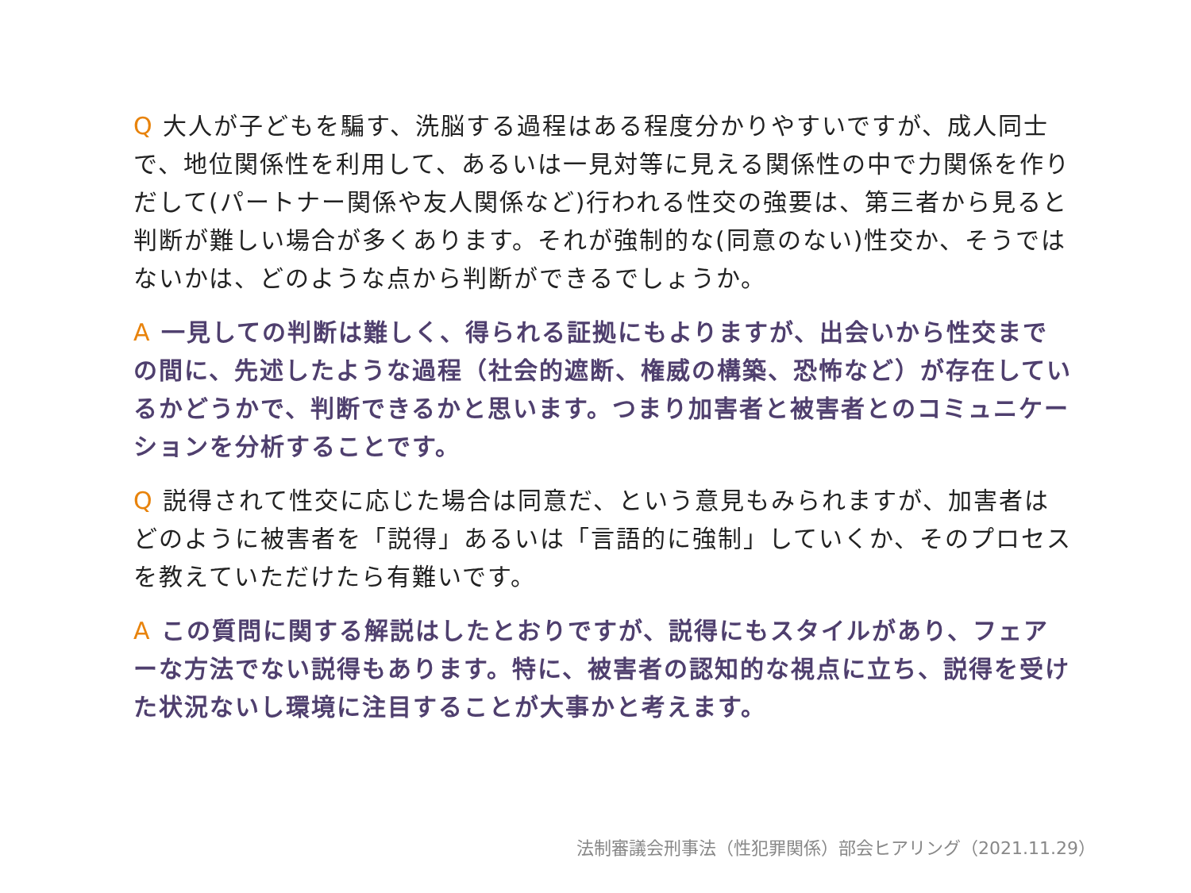Q 大人が子どもを騙す、洗脳する過程はある程度分かりやすいですが、成人同士で、地位関係性を利用して、あるいは一見対等に見える関係性の中で力関係を作りだして(パートナー関係や友人関係など)行われる性交の強要は、第三者から見ると判断が難しい場合が多くあります。それが強制的な(同意のない)性交か、そうではないかは、どのような点から判断ができるでしょうか。
A 一見しての判断は難しく、得られる証拠にもよりますが、出会いから性交までの間に、先述したような過程（社会的遮断、権威の構築、恐怖など）が存在しているかどうかで、判断できるかと思います。つまり加害者と被害者とのコミュニケーションを分析することです。
Q 説得されて性交に応じた場合は同意だ、という意見もみられますが、加害者はどのように被害者を「説得」あるいは「言語的に強制」していくか、そのプロセスを教えていただけたら有難いです。
A この質問に関する解説はしたとおりですが、説得にもスタイルがあり、フェアーな方法でない説得もあります。特に、被害者の認知的な視点に立ち、説得を受けた状況ないし環境に注目することが大事かと考えます。
法制審議会刑事法（性犯罪関係）部会ヒアリング（2021.11.29）